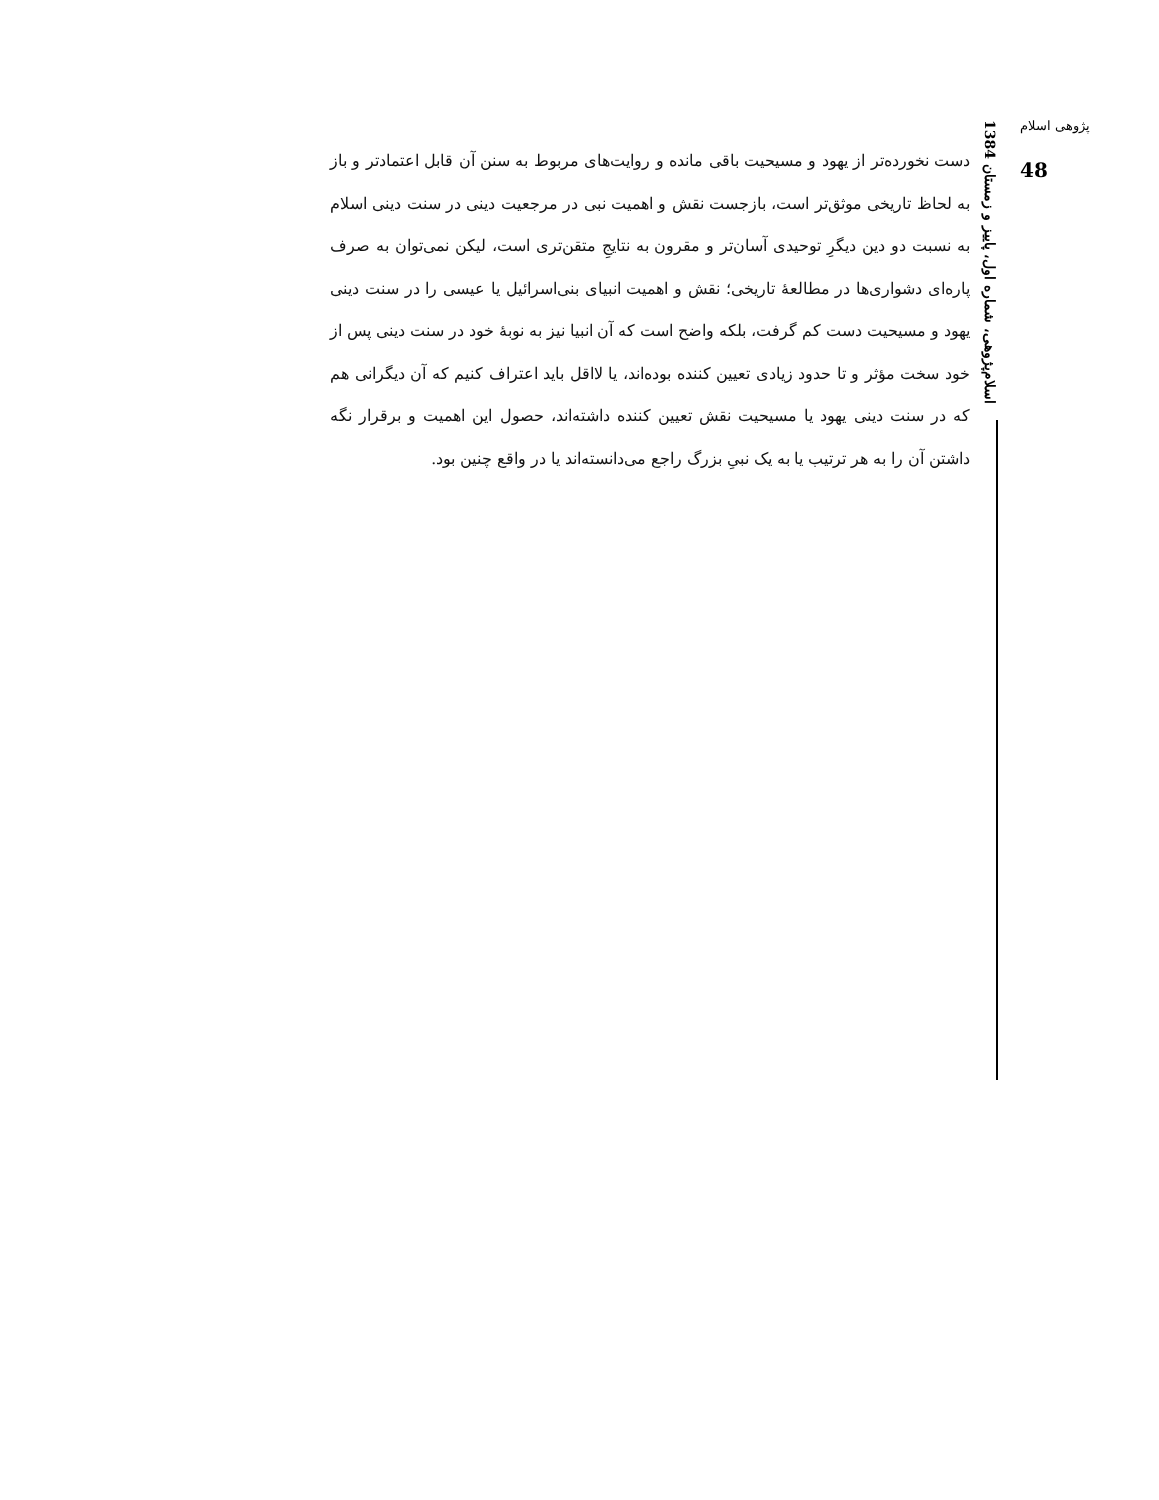پژوهی اسلام
48
اسلام‌پژوهی، شماره اول، پاییز و زمستان 1384
دست نخورده‌تر از یهود و مسیحیت باقی مانده و روایت‌های مربوط به سنن آن قابل اعتمادتر و باز به لحاظ تاریخی موثق‌تر است، بازجست نقش و اهمیت نبی در مرجعیت دینی در سنت دینی اسلام به نسبت دو دین دیگرِ توحیدی آسان‌تر و مقرون به نتایجِ متقن‌تری است، لیکن نمی‌توان به صرف پاره‌ای دشواری‌ها در مطالعهٔ تاریخی؛ نقش و اهمیت انبیای بنی‌اسرائیل یا عیسی را در سنت دینی یهود و مسیحیت دست کم گرفت، بلکه واضح است که آن انبیا نیز به نوبهٔ خود در سنت دینی پس از خود سخت مؤثر و تا حدود زیادی تعیین کننده بوده‌اند، یا لااقل باید اعتراف کنیم که آن دیگرانی هم که در سنت دینی یهود یا مسیحیت نقش تعیین کننده داشته‌اند، حصول این اهمیت و برقرار نگه داشتن آن را به هر ترتیب یا به یک نبیِ بزرگ راجع می‌دانسته‌اند یا در واقع چنین بود.